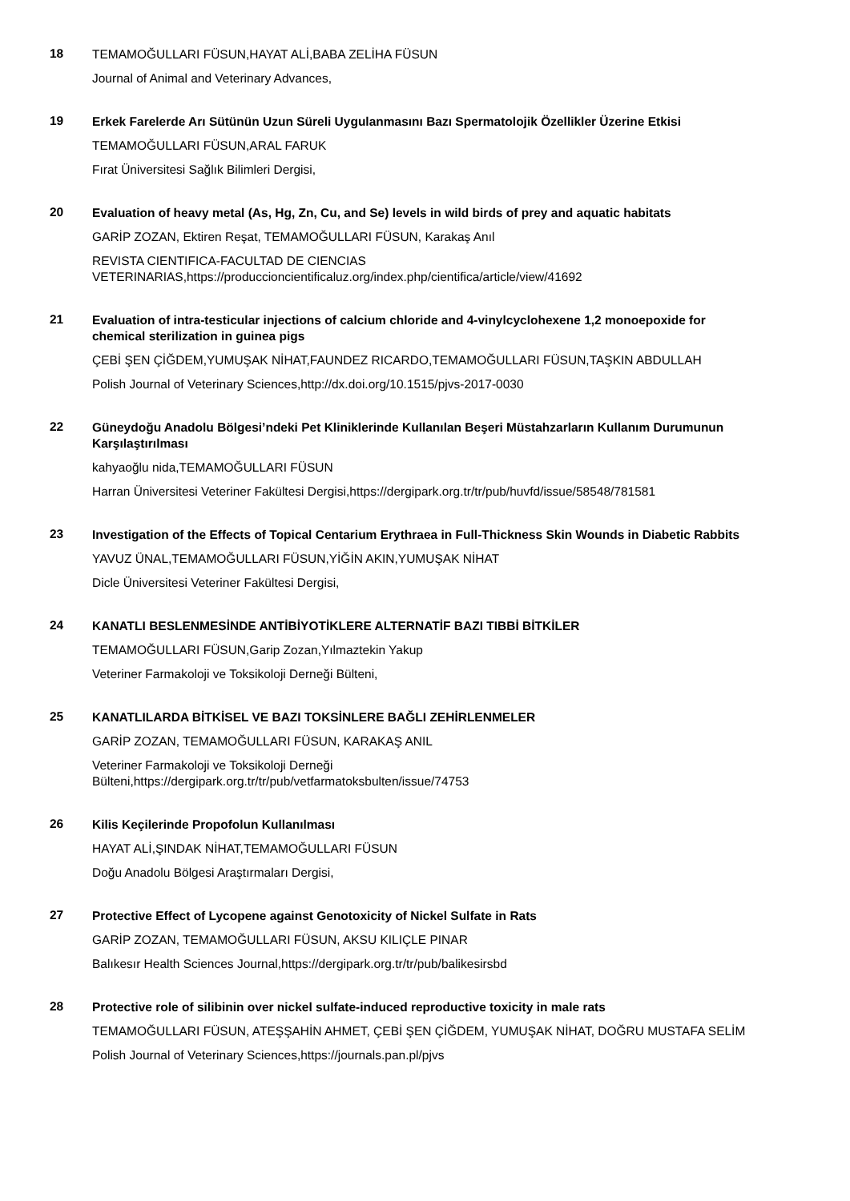18
TEMAMOĞULLARI FÜSUN,HAYAT ALİ,BABA ZELİHA FÜSUN
Journal of Animal and Veterinary Advances,
19
Erkek Farelerde Arı Sütünün Uzun Süreli Uygulanmasını Bazı Spermatolojik Özellikler Üzerine Etkisi
TEMAMOĞULLARI FÜSUN,ARAL FARUK
Fırat Üniversitesi Sağlık Bilimleri Dergisi,
20
Evaluation of heavy metal (As, Hg, Zn, Cu, and Se) levels in wild birds of prey and aquatic habitats
GARİP ZOZAN, Ektiren Reşat, TEMAMOĞULLARI FÜSUN, Karakaş Anıl
REVISTA CIENTIFICA-FACULTAD DE CIENCIAS VETERINARIAS,https://produccioncientificaluz.org/index.php/cientifica/article/view/41692
21
Evaluation of intra-testicular injections of calcium chloride and 4-vinylcyclohexene 1,2 monoepoxide for chemical sterilization in guinea pigs
ÇEBİ ŞEN ÇİĞDEM,YUMUŞAK NİHAT,FAUNDEZ RICARDO,TEMAMOĞULLARI FÜSUN,TAŞKIN ABDULLAH
Polish Journal of Veterinary Sciences,http://dx.doi.org/10.1515/pjvs-2017-0030
22
Güneydoğu Anadolu Bölgesi’ndeki Pet Kliniklerinde Kullanılan Beşeri Müstahzarların Kullanım Durumunun Karşılaştırılması
kahyaoğlu nida,TEMAMOĞULLARI FÜSUN
Harran Üniversitesi Veteriner Fakültesi Dergisi,https://dergipark.org.tr/tr/pub/huvfd/issue/58548/781581
23
Investigation of the Effects of Topical Centarium Erythraea in Full-Thickness Skin Wounds in Diabetic Rabbits
YAVUZ ÜNAL,TEMAMOĞULLARI FÜSUN,YİĞİN AKIN,YUMUŞAK NİHAT
Dicle Üniversitesi Veteriner Fakültesi Dergisi,
24
KANATLI BESLENMESİNDE ANTİBİYOTİKLERE ALTERNATİF BAZI TIBBİ BİTKİLER
TEMAMOĞULLARI FÜSUN,Garip Zozan,Yılmaztekin Yakup
Veteriner Farmakoloji ve Toksikoloji Derneği Bülteni,
25
KANATLILARDA BİTKİSEL VE BAZI TOKSİNLERE BAĞLI ZEHİRLENMELER
GARİP ZOZAN, TEMAMOĞULLARI FÜSUN, KARAKAŞ ANIL
Veteriner Farmakoloji ve Toksikoloji Derneği
Bülteni,https://dergipark.org.tr/tr/pub/vetfarmatoksbulten/issue/74753
26
Kilis Keçilerinde Propofolun Kullanılması
HAYAT ALİ,ŞINDAK NİHAT,TEMAMOĞULLARI FÜSUN
Doğu Anadolu Bölgesi Araştırmaları Dergisi,
27
Protective Effect of Lycopene against Genotoxicity of Nickel Sulfate in Rats
GARİP ZOZAN, TEMAMOĞULLARI FÜSUN, AKSU KILIÇLE PINAR
Balıkesır Health Sciences Journal,https://dergipark.org.tr/tr/pub/balikesirsbd
28
Protective role of silibinin over nickel sulfate-induced reproductive toxicity in male rats
TEMAMOĞULLARI FÜSUN, ATEŞŞAHİN AHMET, ÇEBİ ŞEN ÇİĞDEM, YUMUŞAK NİHAT, DOĞRU MUSTAFA SELİM
Polish Journal of Veterinary Sciences,https://journals.pan.pl/pjvs